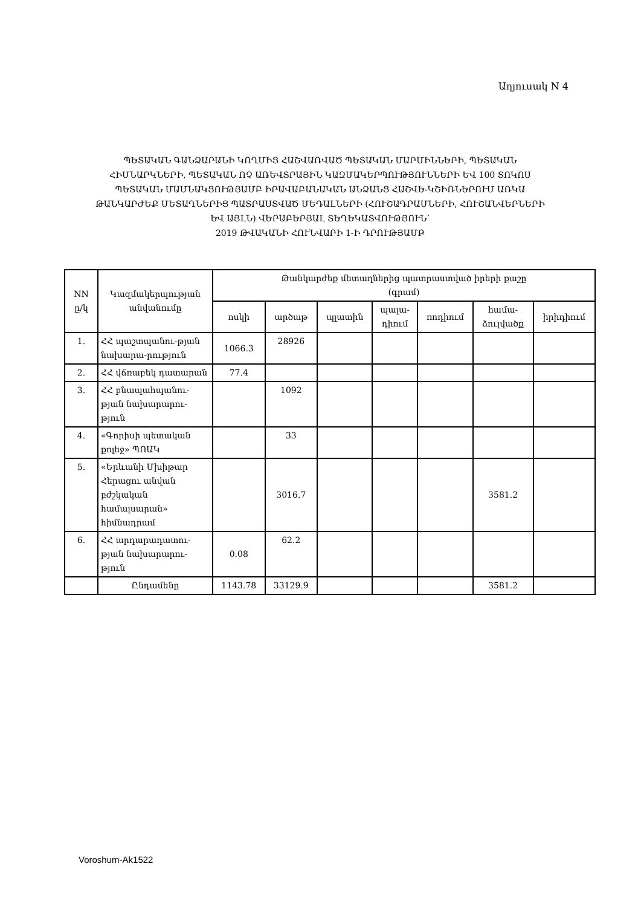Աղյուսակ N 4
ՊԵՏԱԿԱՆ ԳԱՆՁԱՐԱՆԻ ԿՈՂՄԻՑ ՀԱՇՎԱՌՎԱԾ ՊԵՏԱԿԱՆ ՄԱՐՄԻՆՆԵՐԻ, ՊԵՏԱԿԱՆ ՀԻՄՆԱՐԿՆԵՐԻ, ՊԵՏԱԿԱՆ ՈՉ ԱՌԵՎՏՐԱՅԻՆ ԿԱԶՄԱԿԵՐՊՈՒԹՅՈՒՆՆԵՐԻ ԵՎ 100 ՏՈԿՈՍ ՊԵՏԱԿԱՆ ՄԱՄՆԱԿՑՈՒԹՅԱՄԲ ԻՐԱՎԱԲԱՆԱԿԱՆ ԱՆՁԱՆՑ ՀԱՇՎԵ-ԿՇԻՌՆԵՐՈՒՄ ԱՌԿԱ ԹԱՆԿԱՐԺԵՔ ՄԵՏԱՂՆԵՐԻՑ ՊԱՏՐԱՍՏՎԱԾ ՄԵԴԱԼՆԵՐԻ (ՀՈՒՇԱԴՐԱՄՆԵՐԻ, ՀՈՒՇԱՆՎԵՐՆԵՐԻ ԵՎ ԱՅԼՆ) ՎԵՐԱԲԵՐՅԱԼ ՏԵՂԵԿԱՏՎՈՒԹՅՈՒՆ՝
2019 ԹՎԱԿԱՆԻ ՀՈՒՆՎԱՐԻ 1-Ի ԴՐՈՒԹՅԱՄԲ
| NN ը/կ | Կազմակերպության անվանումը | Թանկարժեք մետաղներից պատրաստված իրերի քաշը (գրամ) | | | | | | |
| --- | --- | --- | --- | --- | --- | --- | --- | --- |
| | | ոսկի | արծաթ | պլատին | պալա- դիում | ռոդիում | համա- ձուլվածք | իրիդիում |
| 1. | ՀՀ պաշտպանու-թյան նախարա-րություն | 1066.3 | 28926 | | | | | |
| 2. | ՀՀ վճռաբեկ դատարան | 77.4 | | | | | | |
| 3. | ՀՀ բնապահպանու-թյան նախարարու-թյուն | | 1092 | | | | | |
| 4. | «Գորիսի պետական քոլեջ» ՊՈԱԿ | | 33 | | | | | |
| 5. | «Երևանի Մխիթար Հերացու անվան բժշկական համալսարան» հիմնադրամ | | 3016.7 | | | | 3581.2 | |
| 6. | ՀՀ արդարադատու-թյան նախարարու-թյուն | 0.08 | 62.2 | | | | | |
| | Ընդամենը | 1143.78 | 33129.9 | | | | 3581.2 | |
Voroshum-Ak1522